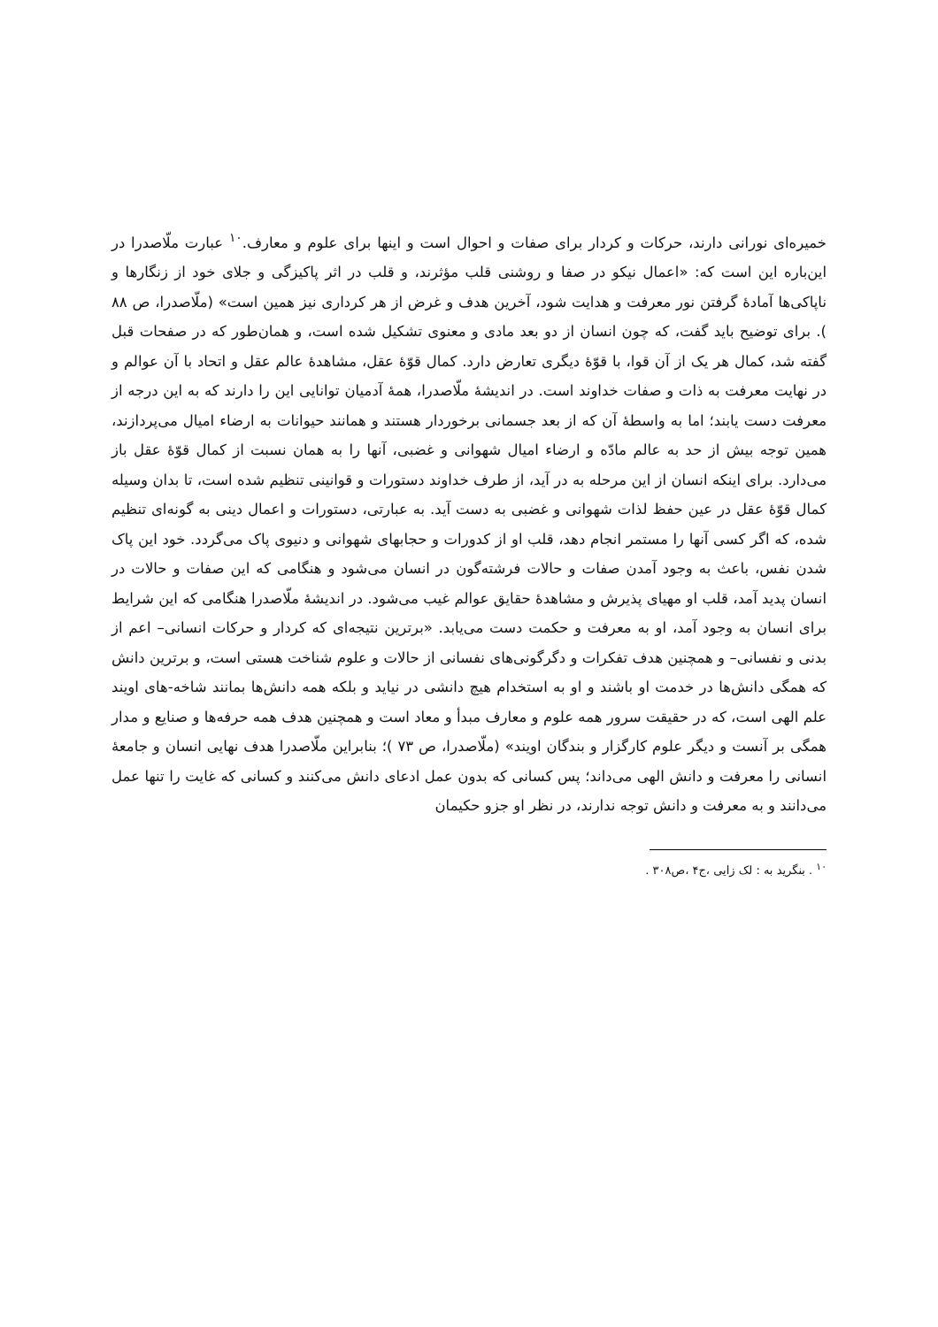خمیره‌ای نورانی دارند، حرکات و کردار برای صفات و احوال است و اینها برای علوم و معارف.<sup>۱۰</sup> عبارت ملّاصدرا در این‌باره این است که: «اعمال نیکو در صفا و روشنی قلب مؤثرند، و قلب در اثر پاکیزگی و جلای خود از زنگارها و ناپاکی‌ها آمادهٔ گرفتن نور معرفت و هدایت شود، آخرین هدف و غرض از هر کرداری نیز همین است» (ملّاصدرا، ص ۸۸ ). برای توضیح باید گفت، که چون انسان از دو بعد مادی و معنوی تشکیل شده است، و همان‌طور که در صفحات قبل گفته شد، کمال هر یک از آن قوا، با قوّهٔ دیگری تعارض دارد. کمال قوّهٔ عقل، مشاهدهٔ عالم عقل و اتحاد با آن عوالم و در نهایت معرفت به ذات و صفات خداوند است. در اندیشهٔ ملّاصدرا، همهٔ آدمیان توانایی این را دارند که به این درجه از معرفت دست یابند؛ اما به واسطهٔ آن که از بعد جسمانی برخوردار هستند و همانند حیوانات به ارضاء امیال می‌پردازند، همین توجه بیش از حد به عالم مادّه و ارضاء امیال شهوانی و غضبی، آنها را به همان نسبت از کمال قوّهٔ عقل باز می‌دارد. برای اینکه انسان از این مرحله به در آید، از طرف خداوند دستورات و قوانینی تنظیم شده است، تا بدان وسیله کمال قوّهٔ عقل در عین حفظ لذات شهوانی و غضبی به دست آید. به عبارتی، دستورات و اعمال دینی به گونه‌ای تنظیم شده، که اگر کسی آنها را مستمر انجام دهد، قلب او از کدورات و حجابهای شهوانی و دنیوی پاک می‌گردد. خود این پاک شدن نفس، باعث به وجود آمدن صفات و حالات فرشته‌گون در انسان می‌شود و هنگامی که این صفات و حالات در انسان پدید آمد، قلب او مهیای پذیرش و مشاهدهٔ حقایق عوالم غیب می‌شود. در اندیشهٔ ملّاصدرا هنگامی که این شرایط برای انسان به وجود آمد، او به معرفت و حکمت دست می‌یابد. «برترین نتیجه‌ای که کردار و حرکات انسانی– اعم از بدنی و نفسانی– و همچنین هدف تفکرات و دگرگونی‌های نفسانی از حالات و علوم شناخت هستی است، و برترین دانش که همگی دانش‌ها در خدمت او باشند و او به استخدام هیچ دانشی در نیاید و بلکه همه دانش‌ها بمانند شاخه-های اویند علم الهی است، که در حقیقت سرور همه علوم و معارف مبدأ و معاد است و همچنین هدف همه حرفه‌ها و صنایع و مدار همگی بر آنست و دیگر علوم کارگزار و بندگان اویند» (ملّاصدرا، ص ۷۳ )؛ بنابراین ملّاصدرا هدف نهایی انسان و جامعهٔ انسانی را معرفت و دانش الهی می‌داند؛ پس کسانی که بدون عمل ادعای دانش می‌کنند و کسانی که غایت را تنها عمل می‌دانند و به معرفت و دانش توجه ندارند، در نظر او جزو حکیمان
<sup>۱۰</sup> . بنگرید به : لک زایی ،ج۴ ،ص۳۰۸ .